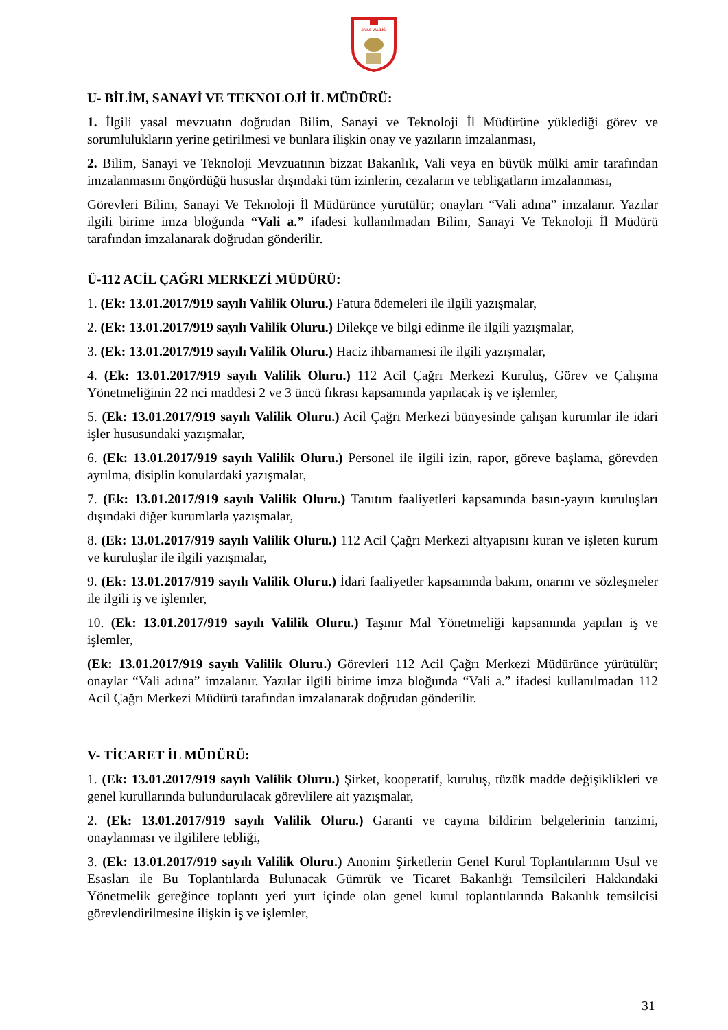SİVAS VALİLİĞİ
U- BİLİM, SANAYİ VE TEKNOLOJİ İL MÜDÜRÜ:
1. İlgili yasal mevzuatın doğrudan Bilim, Sanayi ve Teknoloji İl Müdürüne yüklediği görev ve sorumlulukların yerine getirilmesi ve bunlara ilişkin onay ve yazıların imzalanması,
2. Bilim, Sanayi ve Teknoloji Mevzuatının bizzat Bakanlık, Vali veya en büyük mülki amir tarafından imzalanmasını öngördüğü hususlar dışındaki tüm izinlerin, cezaların ve tebligatların imzalanması,
Görevleri Bilim, Sanayi Ve Teknoloji İl Müdürünce yürütülür; onayları “Vali adına” imzalanır. Yazılar ilgili birime imza bloğunda “Vali a.” ifadesi kullanılmadan Bilim, Sanayi Ve Teknoloji İl Müdürü tarafından imzalanarak doğrudan gönderilir.
Ü-112 ACİL ÇAĞRI MERKEZİ MÜDÜRÜ:
1. (Ek: 13.01.2017/919 sayılı Valilik Oluru.) Fatura ödemeleri ile ilgili yazışmalar,
2. (Ek: 13.01.2017/919 sayılı Valilik Oluru.) Dilekçe ve bilgi edinme ile ilgili yazışmalar,
3. (Ek: 13.01.2017/919 sayılı Valilik Oluru.) Haciz ihbarnamesi ile ilgili yazışmalar,
4. (Ek: 13.01.2017/919 sayılı Valilik Oluru.) 112 Acil Çağrı Merkezi Kuruluş, Görev ve Çalışma Yönetmeliğinin 22 nci maddesi 2 ve 3 üncü fıkrası kapsamında yapılacak iş ve işlemler,
5. (Ek: 13.01.2017/919 sayılı Valilik Oluru.) Acil Çağrı Merkezi bünyesinde çalışan kurumlar ile idari işler hususundaki yazışmalar,
6. (Ek: 13.01.2017/919 sayılı Valilik Oluru.) Personel ile ilgili izin, rapor, göreve başlama, görevden ayrılma, disiplin konulardaki yazışmalar,
7. (Ek: 13.01.2017/919 sayılı Valilik Oluru.) Tanıtım faaliyetleri kapsamında basın-yayın kuruluşları dışındaki diğer kurumlarla yazışmalar,
8. (Ek: 13.01.2017/919 sayılı Valilik Oluru.) 112 Acil Çağrı Merkezi altyapısını kuran ve işleten kurum ve kuruluşlar ile ilgili yazışmalar,
9. (Ek: 13.01.2017/919 sayılı Valilik Oluru.) İdari faaliyetler kapsamında bakım, onarım ve sözleşmeler ile ilgili iş ve işlemler,
10. (Ek: 13.01.2017/919 sayılı Valilik Oluru.) Taşınır Mal Yönetmeliği kapsamında yapılan iş ve işlemler,
(Ek: 13.01.2017/919 sayılı Valilik Oluru.) Görevleri 112 Acil Çağrı Merkezi Müdürünce yürütülür; onaylar “Vali adına” imzalanır. Yazılar ilgili birime imza bloğunda “Vali a.” ifadesi kullanılmadan 112 Acil Çağrı Merkezi Müdürü tarafından imzalanarak doğrudan gönderilir.
V- TİCARET İL MÜDÜRÜ:
1. (Ek: 13.01.2017/919 sayılı Valilik Oluru.) Şirket, kooperatif, kuruluş, tüzük madde değişiklikleri ve genel kurullarında bulundurulacak görevlilere ait yazışmalar,
2. (Ek: 13.01.2017/919 sayılı Valilik Oluru.) Garanti ve cayma bildirim belgelerinin tanzimi, onaylanması ve ilgililere tebliği,
3. (Ek: 13.01.2017/919 sayılı Valilik Oluru.) Anonim Şirketlerin Genel Kurul Toplantılarının Usul ve Esasları ile Bu Toplantılarda Bulunacak Gümrük ve Ticaret Bakanlığı Temsilcileri Hakkındaki Yönetmelik gereğince toplantı yeri yurt içinde olan genel kurul toplantılarında Bakanlık temsilcisi görevlendirilmesine ilişkin iş ve işlemler,
31